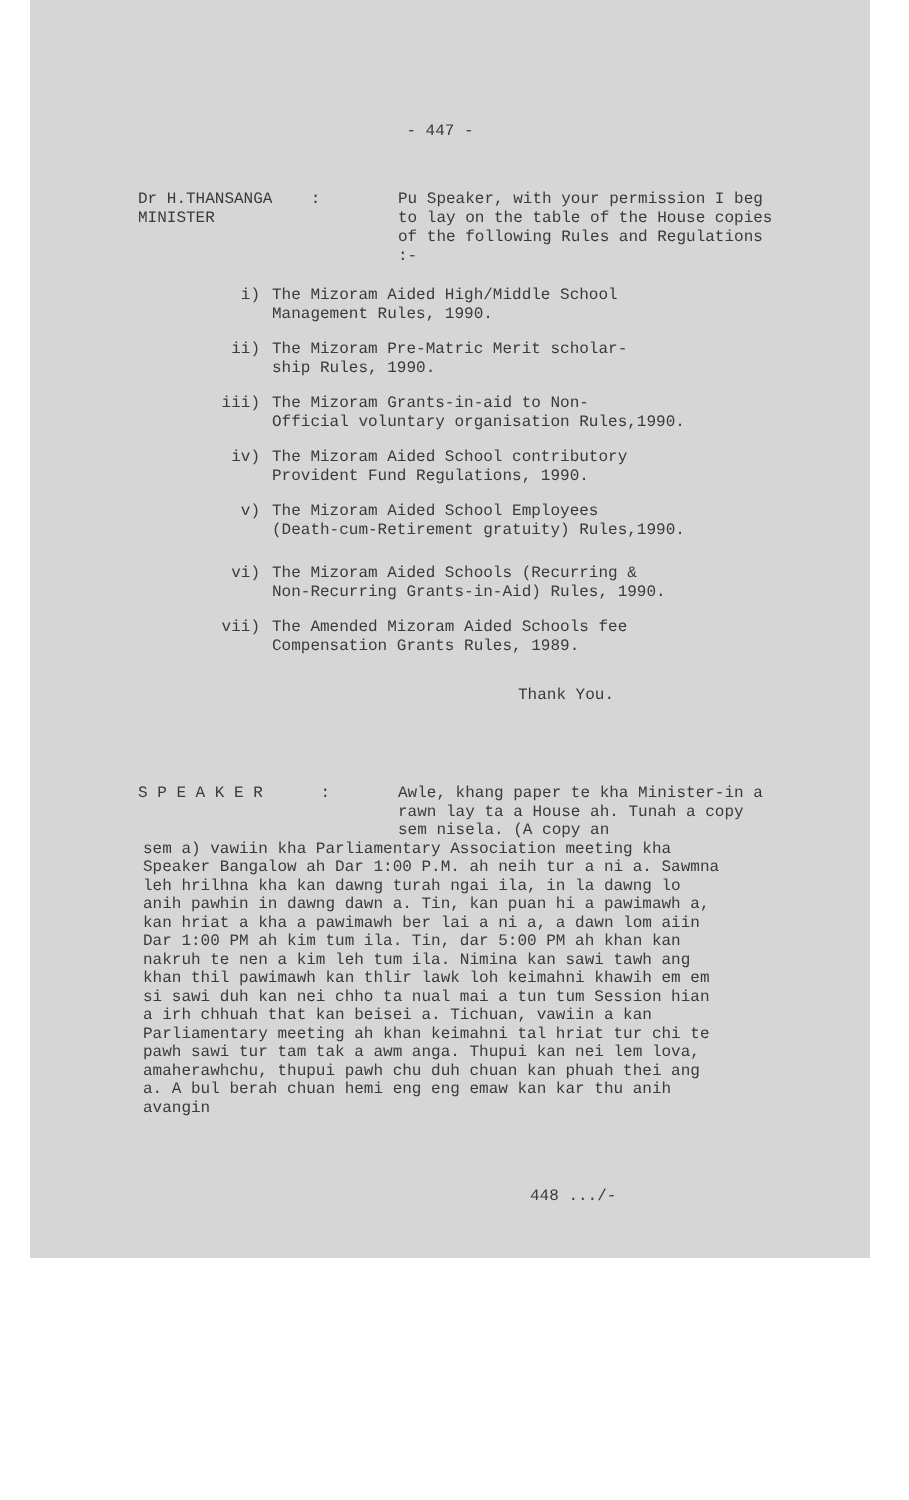- 447 -
Dr H.THANSANGA :
MINISTER
Pu Speaker, with your permission I beg to lay on the table of the House copies of the following Rules and Regulations :-
i) The Mizoram Aided High/Middle School
Management Rules, 1990.
ii) The Mizoram Pre-Matric Merit scholar-
ship Rules, 1990.
iii) The Mizoram Grants-in-aid to Non-
Official voluntary organisation Rules,1990.
iv) The Mizoram Aided School contributory
Provident Fund Regulations, 1990.
v) The Mizoram Aided School Employees
(Death-cum-Retirement gratuity) Rules,1990.
vi) The Mizoram Aided Schools (Recurring &
Non-Recurring Grants-in-Aid) Rules, 1990.
vii) The Amended Mizoram Aided Schools fee
Compensation Grants Rules, 1989.
Thank You.
S P E A K E R :
Awle, khang paper te kha Minister-in a rawn lay ta a House ah. Tunah a copy sem nisela. (A copy an
sem a) vawiin kha Parliamentary Association meeting kha Speaker Bangalow ah Dar 1:00 P.M. ah neih tur a ni a. Sawmna leh hrilhna kha kan dawng turah ngai ila, in la dawng lo anih pawhin in dawng dawn a. Tin, kan puan hi a pawimawh a, kan hriat a kha a pawimawh ber lai a ni a, a dawn lom aiin Dar 1:00 PM ah kim tum ila. Tin, dar 5:00 PM ah khan kan nakruh te nen a kim leh tum ila. Nimina kan sawi tawh ang khan thil pawimawh kan thlir lawk loh keimahni khawih em em si sawi duh kan nei chho ta nual mai a tun tum Session hian a irh chhuah that kan beisei a. Tichuan, vawiin a kan Parliamentary meeting ah khan keimahni tal hriat tur chi te pawh sawi tur tam tak a awm anga. Thupui kan nei lem lova, amaherawhchu, thupui pawh chu duh chuan kan phuah thei ang a. A bul berah chuan hemi eng eng emaw kan kar thu anih avangin
448 .../-